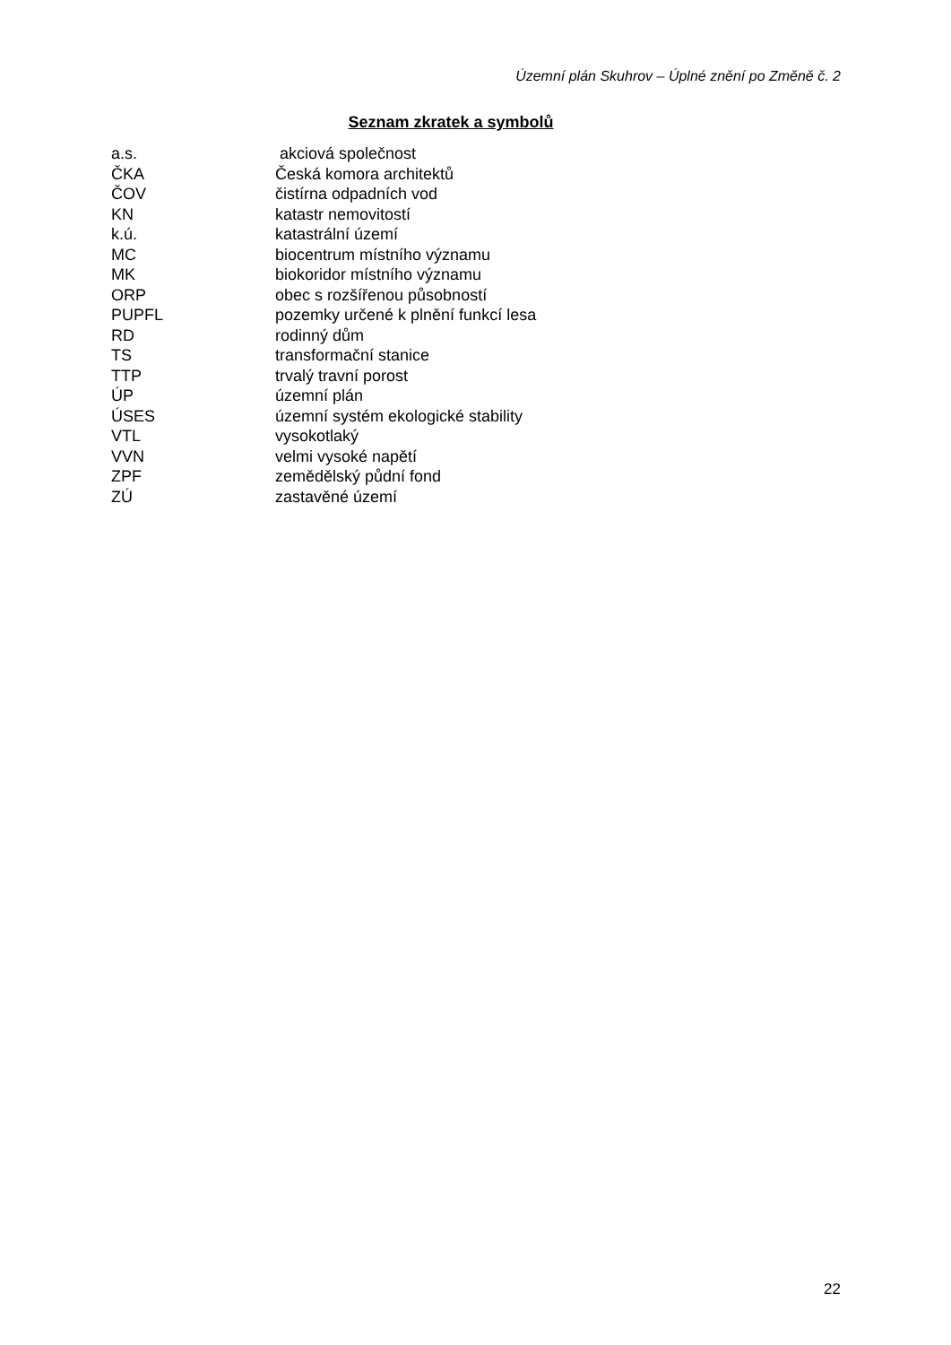Územní plán Skuhrov – Úplné znění po Změně č. 2
Seznam zkratek a symbolů
| a.s. | akciová společnost |
| ČKA | Česká komora architektů |
| ČOV | čistírna odpadních vod |
| KN | katastr nemovitostí |
| k.ú. | katastrální území |
| MC | biocentrum místního významu |
| MK | biokoridor místního významu |
| ORP | obec s rozšířenou působností |
| PUPFL | pozemky určené k plnění funkcí lesa |
| RD | rodinný dům |
| TS | transformační stanice |
| TTP | trvalý travní porost |
| ÚP | územní plán |
| ÚSES | územní systém ekologické stability |
| VTL | vysokotlaký |
| VVN | velmi vysoké napětí |
| ZPF | zemědělský půdní fond |
| ZÚ | zastavěné území |
22